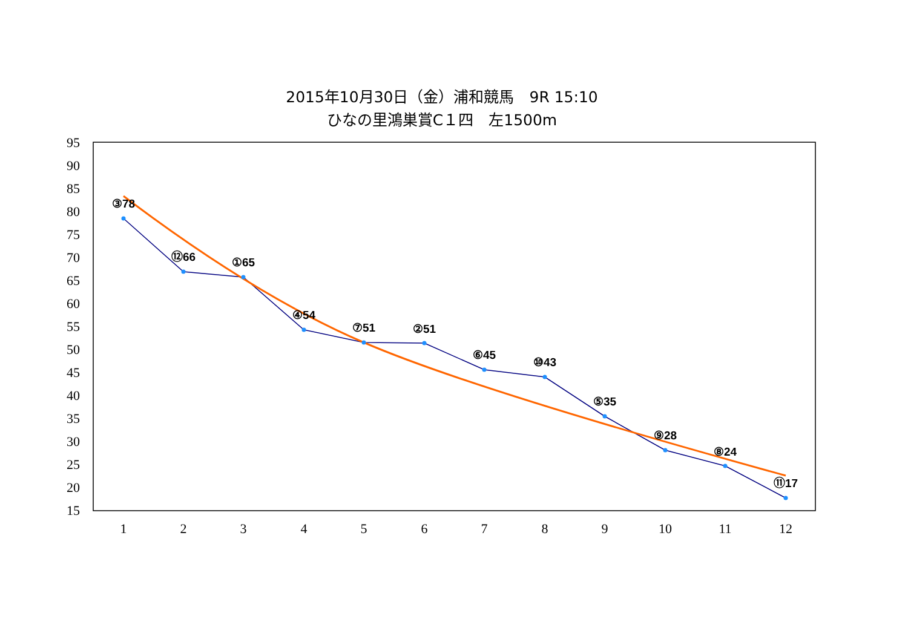2015年10月30日（金）浦和競馬　9R 15:10
ひなの里鴻巣賞C１四　左1500m
95
90
85
80
75
70
65
60
55
50
45
40
35
30
25
20
15
1
2
3
4
5
6
7
8
9
10
11
12
③78
⑫66
①65
④54
⑦51
②51
⑥45
⑩43
⑤35
⑨28
⑧24
⑪17